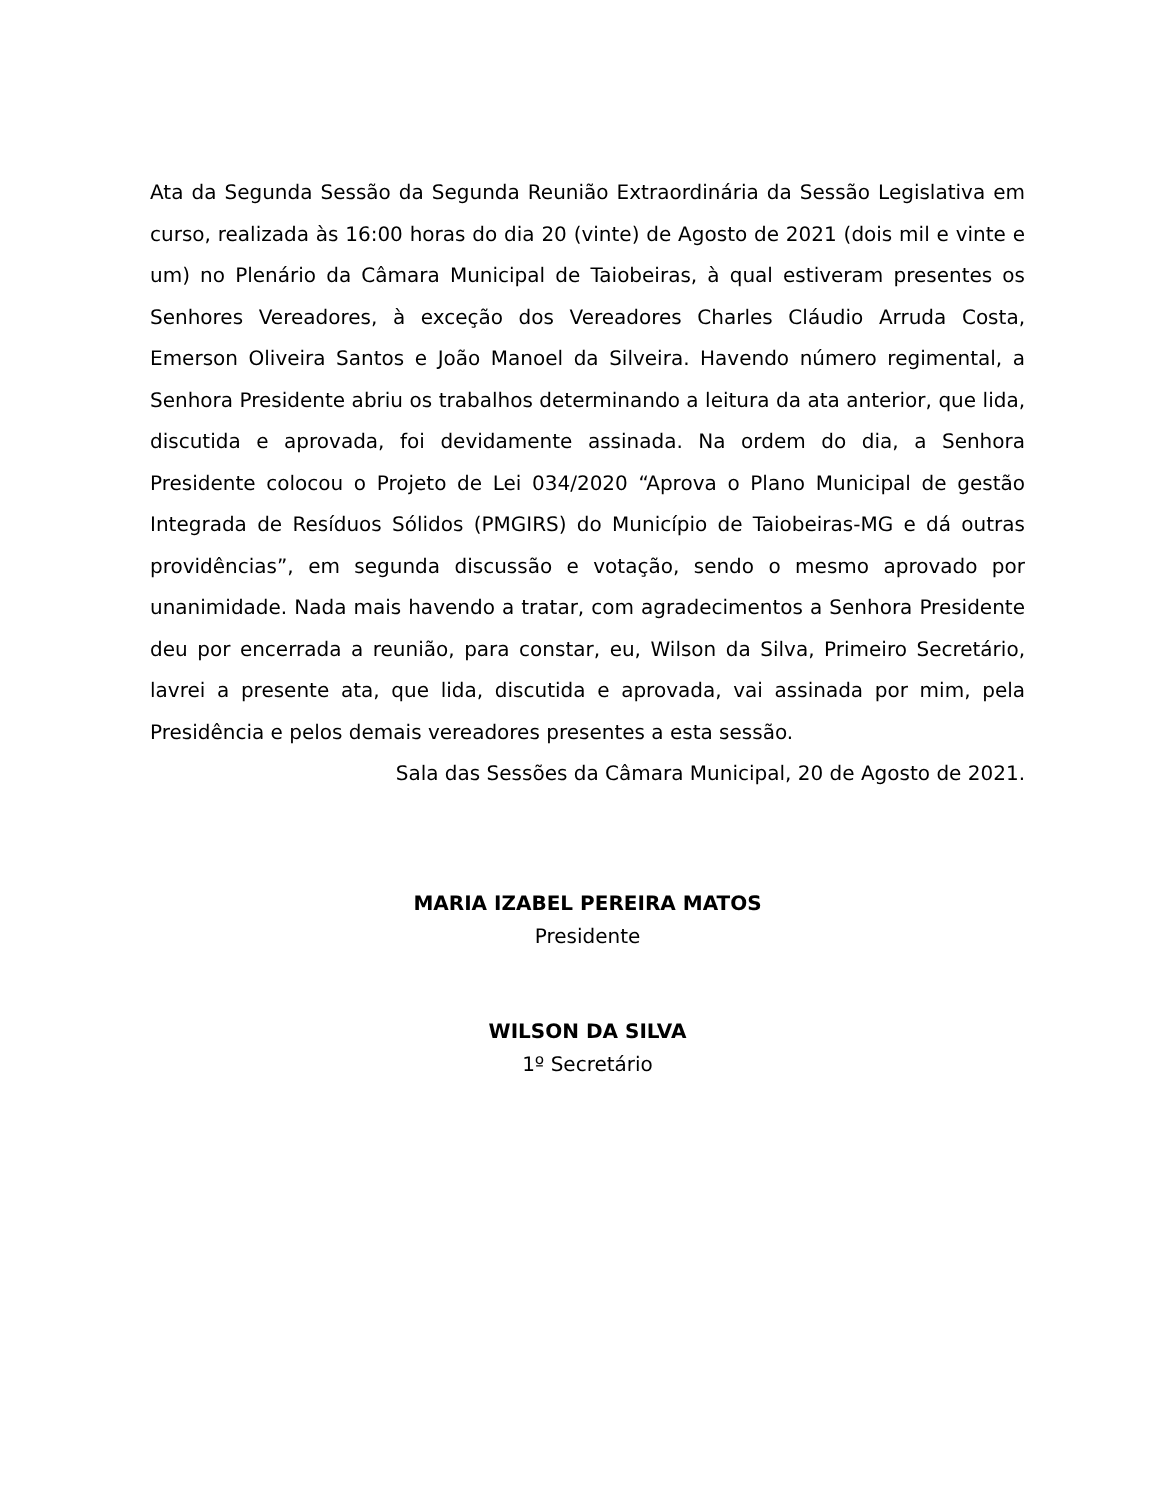Ata da Segunda Sessão da Segunda Reunião Extraordinária da Sessão Legislativa em curso, realizada às 16:00 horas do dia 20 (vinte) de Agosto de 2021 (dois mil e vinte e um) no Plenário da Câmara Municipal de Taiobeiras, à qual estiveram presentes os Senhores Vereadores, à exceção dos Vereadores Charles Cláudio Arruda Costa, Emerson Oliveira Santos e João Manoel da Silveira. Havendo número regimental, a Senhora Presidente abriu os trabalhos determinando a leitura da ata anterior, que lida, discutida e aprovada, foi devidamente assinada. Na ordem do dia, a Senhora Presidente colocou o Projeto de Lei 034/2020 “Aprova o Plano Municipal de gestão Integrada de Resíduos Sólidos (PMGIRS) do Município de Taiobeiras-MG e dá outras providências”, em segunda discussão e votação, sendo o mesmo aprovado por unanimidade. Nada mais havendo a tratar, com agradecimentos a Senhora Presidente deu por encerrada a reunião, para constar, eu, Wilson da Silva, Primeiro Secretário, lavrei a presente ata, que lida, discutida e aprovada, vai assinada por mim, pela Presidência e pelos demais vereadores presentes a esta sessão.
Sala das Sessões da Câmara Municipal, 20 de Agosto de 2021.
MARIA IZABEL PEREIRA MATOS
Presidente
WILSON DA SILVA
1º Secretário